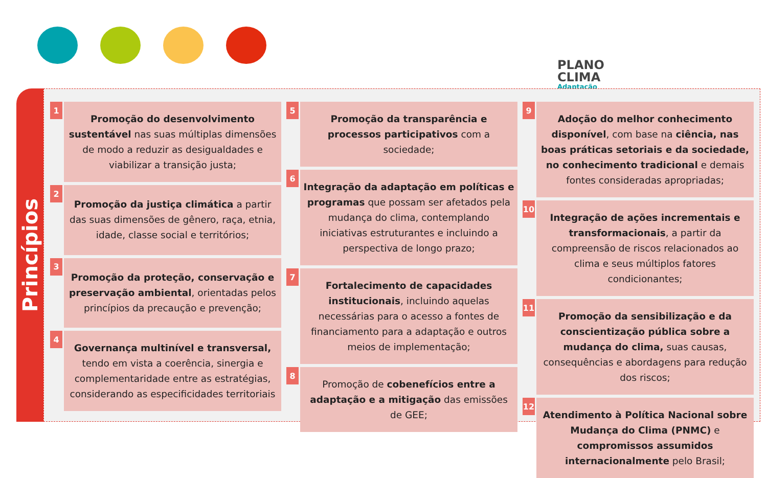PLANO
CLIMA
Adaptação
Princípios
1
Promoção do desenvolvimento sustentável nas suas múltiplas dimensões de modo a reduzir as desigualdades e viabilizar a transição justa;
2
Promoção da justiça climática a partir das suas dimensões de gênero, raça, etnia, idade, classe social e territórios;
3
Promoção da proteção, conservação e preservação ambiental, orientadas pelos princípios da precaução e prevenção;
4
Governança multinível e transversal, tendo em vista a coerência, sinergia e complementaridade entre as estratégias, considerando as especificidades territoriais
5
Promoção da transparência e processos participativos com a sociedade;
6
Integração da adaptação em políticas e programas que possam ser afetados pela mudança do clima, contemplando iniciativas estruturantes e incluindo a perspectiva de longo prazo;
7
Fortalecimento de capacidades institucionais, incluindo aquelas necessárias para o acesso a fontes de financiamento para a adaptação e outros meios de implementação;
8
Promoção de cobenefícios entre a adaptação e a mitigação das emissões de GEE;
9
Adoção do melhor conhecimento disponível, com base na ciência, nas boas práticas setoriais e da sociedade, no conhecimento tradicional e demais fontes consideradas apropriadas;
10
Integração de ações incrementais e transformacionais, a partir da compreensão de riscos relacionados ao clima e seus múltiplos fatores condicionantes;
11
Promoção da sensibilização e da conscientização pública sobre a mudança do clima, suas causas, consequências e abordagens para redução dos riscos;
12
Atendimento à Política Nacional sobre Mudança do Clima (PNMC) e compromissos assumidos internacionalmente pelo Brasil;